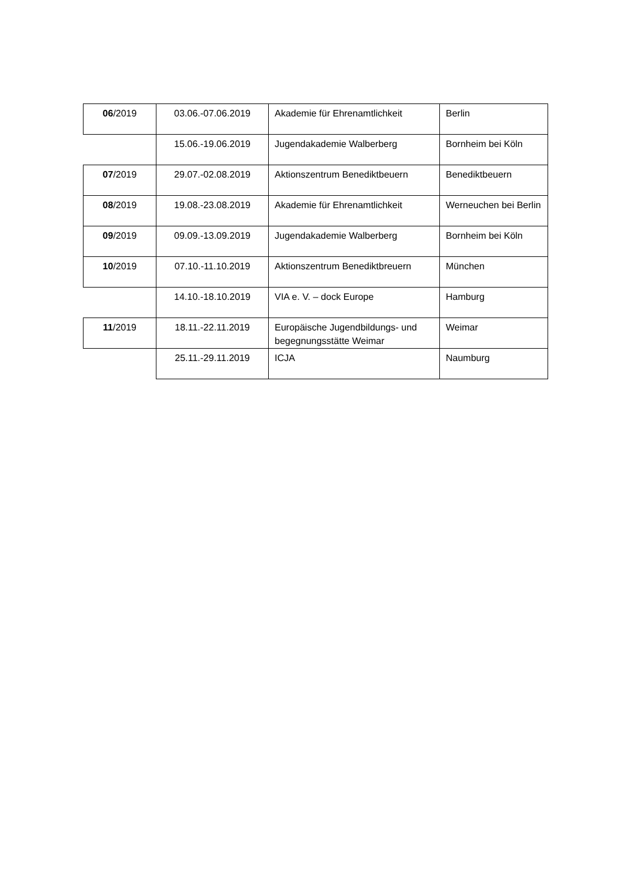| 06 /2019 | 03.06.-07.06.2019 | Akademie für Ehrenamtlichkeit | Berlin |
| | 15.06.-19.06.2019 | Jugendakademie Walberberg | Bornheim bei Köln |
| 07 /2019 | 29.07.-02.08.2019 | Aktionszentrum Benediktbeuern | Benediktbeuern |
| 08 /2019 | 19.08.-23.08.2019 | Akademie für Ehrenamtlichkeit | Werneuchen bei Berlin |
| 09 /2019 | 09.09.-13.09.2019 | Jugendakademie Walberberg | Bornheim bei Köln |
| 10 /2019 | 07.10.-11.10.2019 | Aktionszentrum Benediktbreuern | München |
| | 14.10.-18.10.2019 | VIA e. V. – dock Europe | Hamburg |
| 11 /2019 | 18.11.-22.11.2019 | Europäische Jugendbildungs- und begegnungsstätte Weimar | Weimar |
| | 25.11.-29.11.2019 | ICJA | Naumburg |